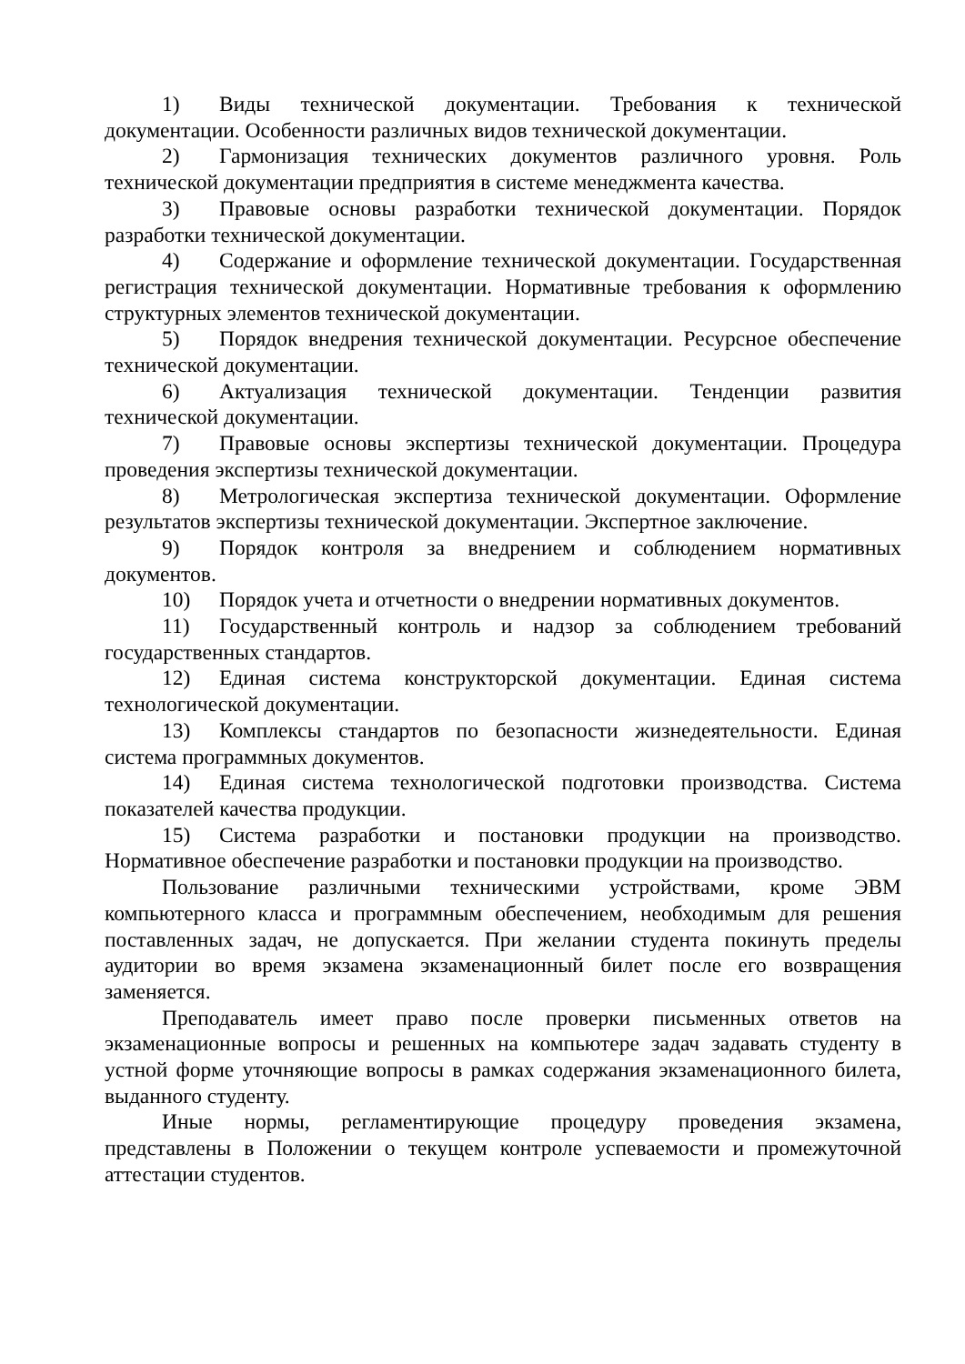1) Виды технической документации. Требования к технической документации. Особенности различных видов технической документации.
2) Гармонизация технических документов различного уровня. Роль технической документации предприятия в системе менеджмента качества.
3) Правовые основы разработки технической документации. Порядок разработки технической документации.
4) Содержание и оформление технической документации. Государственная регистрация технической документации. Нормативные требования к оформлению структурных элементов технической документации.
5) Порядок внедрения технической документации. Ресурсное обеспечение технической документации.
6) Актуализация технической документации. Тенденции развития технической документации.
7) Правовые основы экспертизы технической документации. Процедура проведения экспертизы технической документации.
8) Метрологическая экспертиза технической документации. Оформление результатов экспертизы технической документации. Экспертное заключение.
9) Порядок контроля за внедрением и соблюдением нормативных документов.
10) Порядок учета и отчетности о внедрении нормативных документов.
11) Государственный контроль и надзор за соблюдением требований государственных стандартов.
12) Единая система конструкторской документации. Единая система технологической документации.
13) Комплексы стандартов по безопасности жизнедеятельности. Единая система программных документов.
14) Единая система технологической подготовки производства. Система показателей качества продукции.
15) Система разработки и постановки продукции на производство. Нормативное обеспечение разработки и постановки продукции на производство.
Пользование различными техническими устройствами, кроме ЭВМ компьютерного класса и программным обеспечением, необходимым для решения поставленных задач, не допускается. При желании студента покинуть пределы аудитории во время экзамена экзаменационный билет после его возвращения заменяется.
Преподаватель имеет право после проверки письменных ответов на экзаменационные вопросы и решенных на компьютере задач задавать студенту в устной форме уточняющие вопросы в рамках содержания экзаменационного билета, выданного студенту.
Иные нормы, регламентирующие процедуру проведения экзамена, представлены в Положении о текущем контроле успеваемости и промежуточной аттестации студентов.